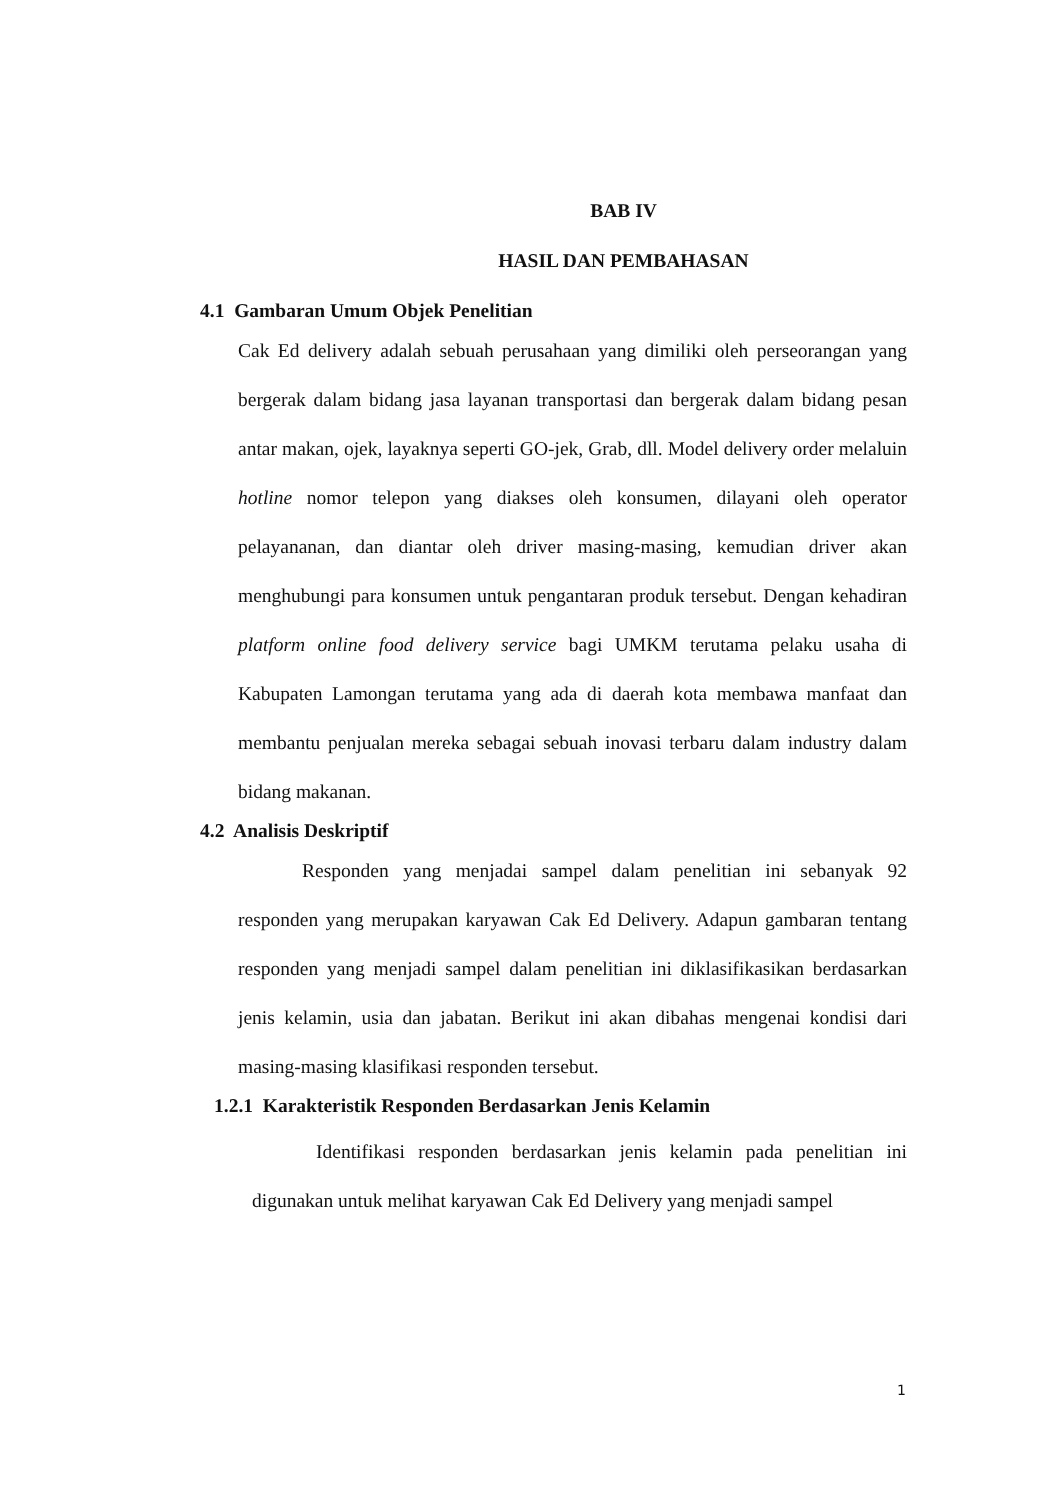BAB IV
HASIL DAN PEMBAHASAN
4.1 Gambaran Umum Objek Penelitian
Cak Ed delivery adalah sebuah perusahaan yang dimiliki oleh perseorangan yang bergerak dalam bidang jasa layanan transportasi dan bergerak dalam bidang pesan antar makan, ojek, layaknya seperti GO-jek, Grab, dll. Model delivery order melaluin hotline nomor telepon yang diakses oleh konsumen, dilayani oleh operator pelayananan, dan diantar oleh driver masing-masing, kemudian driver akan menghubungi para konsumen untuk pengantaran produk tersebut. Dengan kehadiran platform online food delivery service bagi UMKM terutama pelaku usaha di Kabupaten Lamongan terutama yang ada di daerah kota membawa manfaat dan membantu penjualan mereka sebagai sebuah inovasi terbaru dalam industry dalam bidang makanan.
4.2 Analisis Deskriptif
Responden yang menjadai sampel dalam penelitian ini sebanyak 92 responden yang merupakan karyawan Cak Ed Delivery. Adapun gambaran tentang responden yang menjadi sampel dalam penelitian ini diklasifikasikan berdasarkan jenis kelamin, usia dan jabatan. Berikut ini akan dibahas mengenai kondisi dari masing-masing klasifikasi responden tersebut.
1.2.1 Karakteristik Responden Berdasarkan Jenis Kelamin
Identifikasi responden berdasarkan jenis kelamin pada penelitian ini digunakan untuk melihat karyawan Cak Ed Delivery yang menjadi sampel
1